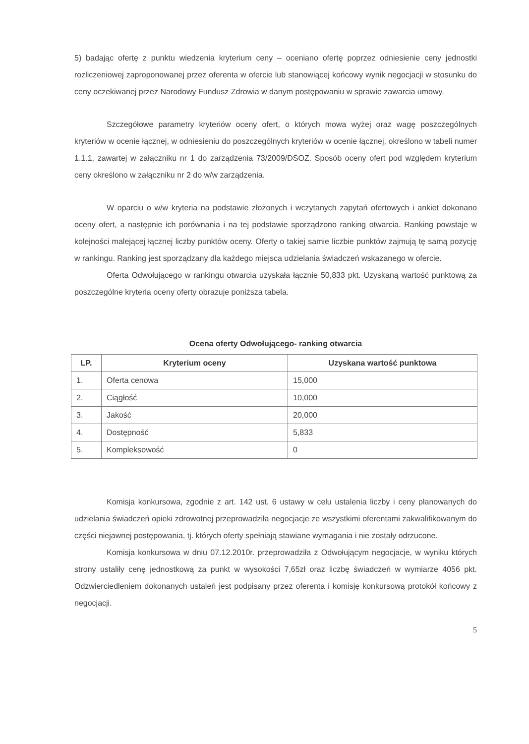5) badając ofertę z punktu wiedzenia kryterium ceny – oceniano ofertę poprzez odniesienie ceny jednostki rozliczeniowej zaproponowanej przez oferenta w ofercie lub stanowiącej końcowy wynik negocjacji w stosunku do ceny oczekiwanej przez Narodowy Fundusz Zdrowia w danym postępowaniu w sprawie zawarcia umowy.
Szczegółowe parametry kryteriów oceny ofert, o których mowa wyżej oraz wagę poszczególnych kryteriów w ocenie łącznej, w odniesieniu do poszczególnych kryteriów w ocenie łącznej, określono w tabeli numer 1.1.1, zawartej w załączniku nr 1 do zarządzenia 73/2009/DSOZ. Sposób oceny ofert pod względem kryterium ceny określono w załączniku nr 2 do w/w zarządzenia.
W oparciu o w/w kryteria na podstawie złożonych i wczytanych zapytań ofertowych i ankiet dokonano oceny ofert, a następnie ich porównania i na tej podstawie sporządzono ranking otwarcia. Ranking powstaje w kolejności malejącej łącznej liczby punktów oceny. Oferty o takiej samie liczbie punktów zajmują tę samą pozycję w rankingu. Ranking jest sporządzany dla każdego miejsca udzielania świadczeń wskazanego w ofercie.
Oferta Odwołującego w rankingu otwarcia uzyskała łącznie 50,833 pkt. Uzyskaną wartość punktową za poszczególne kryteria oceny oferty obrazuje poniższa tabela.
Ocena oferty Odwołującego- ranking otwarcia
| LP. | Kryterium oceny | Uzyskana wartość punktowa |
| --- | --- | --- |
| 1. | Oferta cenowa | 15,000 |
| 2. | Ciągłość | 10,000 |
| 3. | Jakość | 20,000 |
| 4. | Dostępność | 5,833 |
| 5. | Kompleksowość | 0 |
Komisja konkursowa, zgodnie z art. 142 ust. 6 ustawy w celu ustalenia liczby i ceny planowanych do udzielania świadczeń opieki zdrowotnej przeprowadziła negocjacje ze wszystkimi oferentami zakwalifikowanym do części niejawnej postępowania, tj. których oferty spełniają stawiane wymagania i nie zostały odrzucone.
Komisja konkursowa w dniu 07.12.2010r. przeprowadziła z Odwołującym negocjacje, w wyniku których strony ustaliły cenę jednostkową za punkt w wysokości 7,65zł oraz liczbę świadczeń w wymiarze 4056 pkt. Odzwierciedleniem dokonanych ustaleń jest podpisany przez oferenta i komisję konkursową protokół końcowy z negocjacji.
5